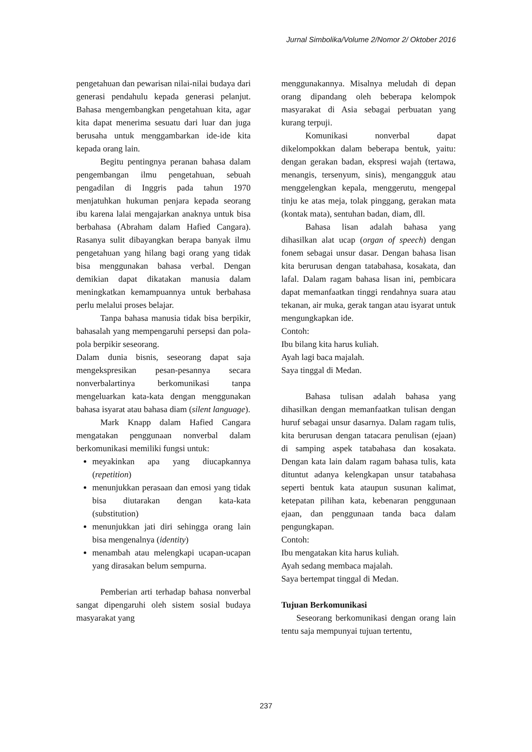Jurnal Simbolika/Volume 2/Nomor 2/ Oktober 2016
pengetahuan dan pewarisan nilai-nilai budaya dari generasi pendahulu kepada generasi pelanjut. Bahasa mengembangkan pengetahuan kita, agar kita dapat menerima sesuatu dari luar dan juga berusaha untuk menggambarkan ide-ide kita kepada orang lain.
Begitu pentingnya peranan bahasa dalam pengembangan ilmu pengetahuan, sebuah pengadilan di Inggris pada tahun 1970 menjatuhkan hukuman penjara kepada seorang ibu karena lalai mengajarkan anaknya untuk bisa berbahasa (Abraham dalam Hafied Cangara). Rasanya sulit dibayangkan berapa banyak ilmu pengetahuan yang hilang bagi orang yang tidak bisa menggunakan bahasa verbal. Dengan demikian dapat dikatakan manusia dalam meningkatkan kemampuannya untuk berbahasa perlu melalui proses belajar.
Tanpa bahasa manusia tidak bisa berpikir, bahasalah yang mempengaruhi persepsi dan pola-pola berpikir seseorang.
Dalam dunia bisnis, seseorang dapat saja mengekspresikan pesan-pesannya secara nonverbalartinya berkomunikasi tanpa mengeluarkan kata-kata dengan menggunakan bahasa isyarat atau bahasa diam (silent language).
Mark Knapp dalam Hafied Cangara mengatakan penggunaan nonverbal dalam berkomunikasi memiliki fungsi untuk:
meyakinkan apa yang diucapkannya (repetition)
menunjukkan perasaan dan emosi yang tidak bisa diutarakan dengan kata-kata (substitution)
menunjukkan jati diri sehingga orang lain bisa mengenalnya (identity)
menambah atau melengkapi ucapan-ucapan yang dirasakan belum sempurna.
Pemberian arti terhadap bahasa nonverbal sangat dipengaruhi oleh sistem sosial budaya masyarakat yang
menggunakannya. Misalnya meludah di depan orang dipandang oleh beberapa kelompok masyarakat di Asia sebagai perbuatan yang kurang terpuji.
Komunikasi nonverbal dapat dikelompokkan dalam beberapa bentuk, yaitu: dengan gerakan badan, ekspresi wajah (tertawa, menangis, tersenyum, sinis), mengangguk atau menggelengkan kepala, menggerutu, mengepal tinju ke atas meja, tolak pinggang, gerakan mata (kontak mata), sentuhan badan, diam, dll.
Bahasa lisan adalah bahasa yang dihasilkan alat ucap (organ of speech) dengan fonem sebagai unsur dasar. Dengan bahasa lisan kita berurusan dengan tatabahasa, kosakata, dan lafal. Dalam ragam bahasa lisan ini, pembicara dapat memanfaatkan tinggi rendahnya suara atau tekanan, air muka, gerak tangan atau isyarat untuk mengungkapkan ide.
Contoh:
Ibu bilang kita harus kuliah.
Ayah lagi baca majalah.
Saya tinggal di Medan.
Bahasa tulisan adalah bahasa yang dihasilkan dengan memanfaatkan tulisan dengan huruf sebagai unsur dasarnya. Dalam ragam tulis, kita berurusan dengan tatacara penulisan (ejaan) di samping aspek tatabahasa dan kosakata. Dengan kata lain dalam ragam bahasa tulis, kata dituntut adanya kelengkapan unsur tatabahasa seperti bentuk kata ataupun susunan kalimat, ketepatan pilihan kata, kebenaran penggunaan ejaan, dan penggunaan tanda baca dalam pengungkapan.
Contoh:
Ibu mengatakan kita harus kuliah.
Ayah sedang membaca majalah.
Saya bertempat tinggal di Medan.
Tujuan Berkomunikasi
Seseorang berkomunikasi dengan orang lain tentu saja mempunyai tujuan tertentu,
237